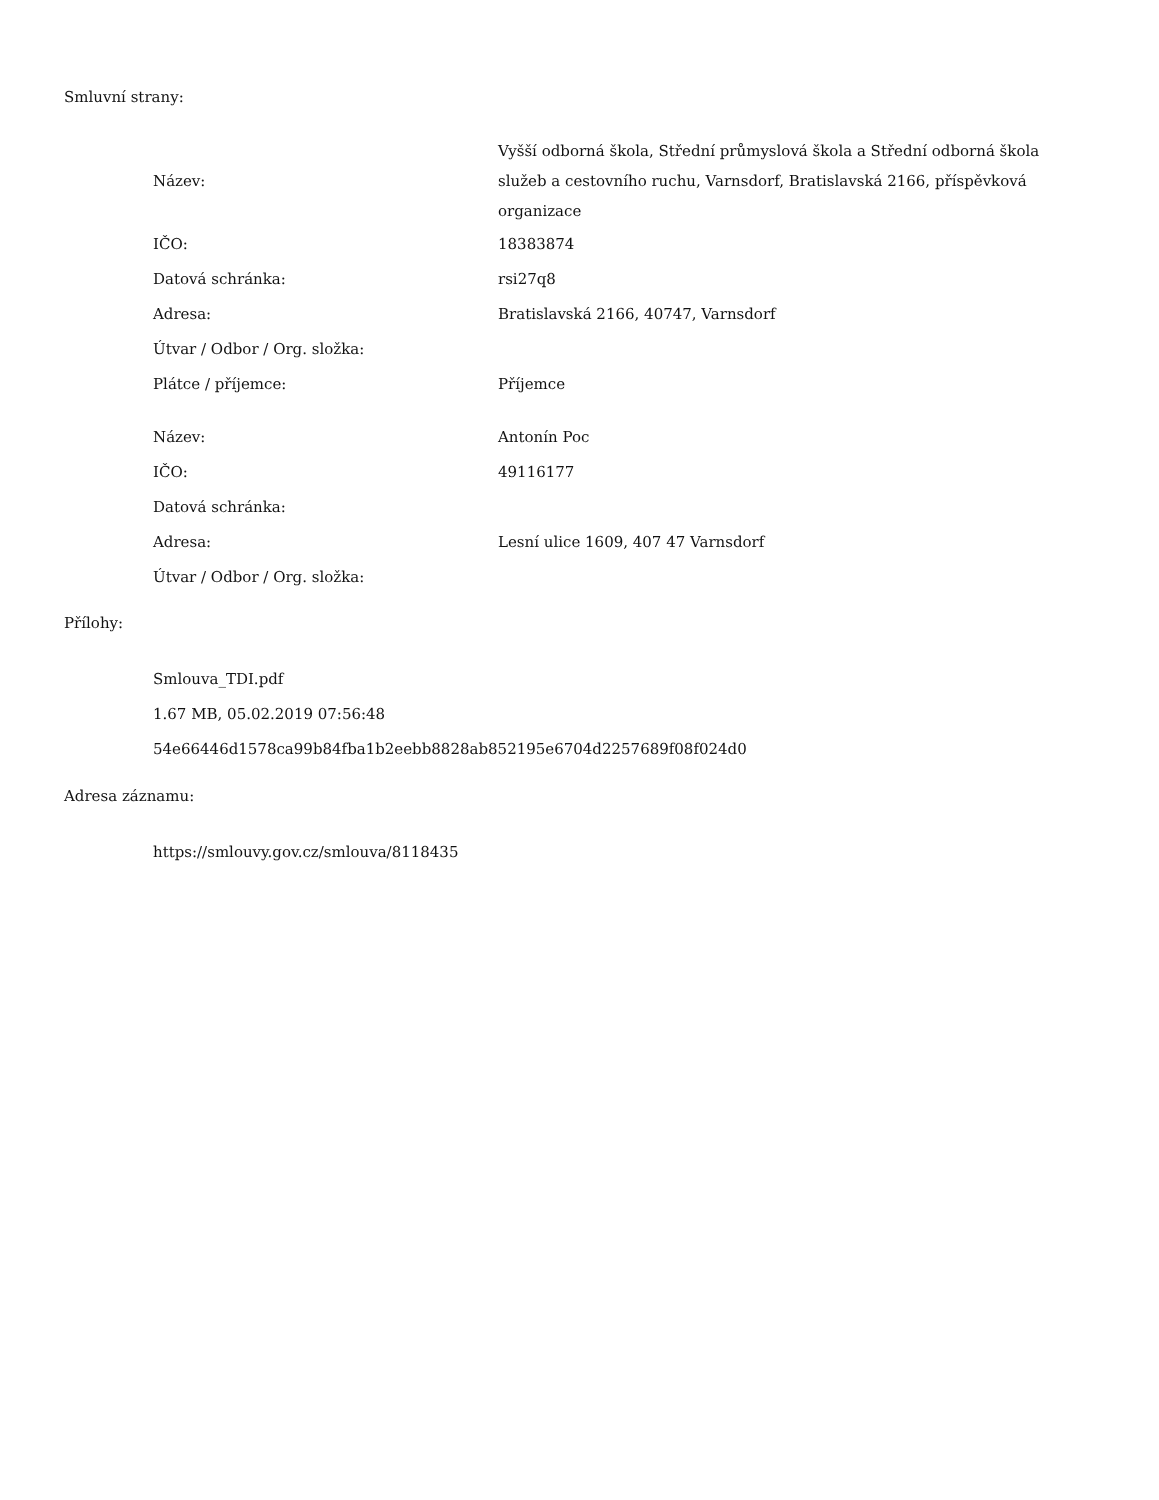Smluvní strany:
| Název: | Vyšší odborná škola, Střední průmyslová škola a Střední odborná škola služeb a cestovního ruchu, Varnsdorf, Bratislavská 2166, příspěvková organizace |
| IČO: | 18383874 |
| Datová schránka: | rsi27q8 |
| Adresa: | Bratislavská 2166, 40747, Varnsdorf |
| Útvar / Odbor / Org. složka: | |
| Plátce / příjemce: | Příjemce |
| Název: | Antonín Poc |
| IČO: | 49116177 |
| Datová schránka: | |
| Adresa: | Lesní ulice 1609, 407 47 Varnsdorf |
| Útvar / Odbor / Org. složka: | |
Přílohy:
Smlouva_TDI.pdf
1.67 MB, 05.02.2019 07:56:48
54e66446d1578ca99b84fba1b2eebb8828ab852195e6704d2257689f08f024d0
Adresa záznamu:
https://smlouvy.gov.cz/smlouva/8118435